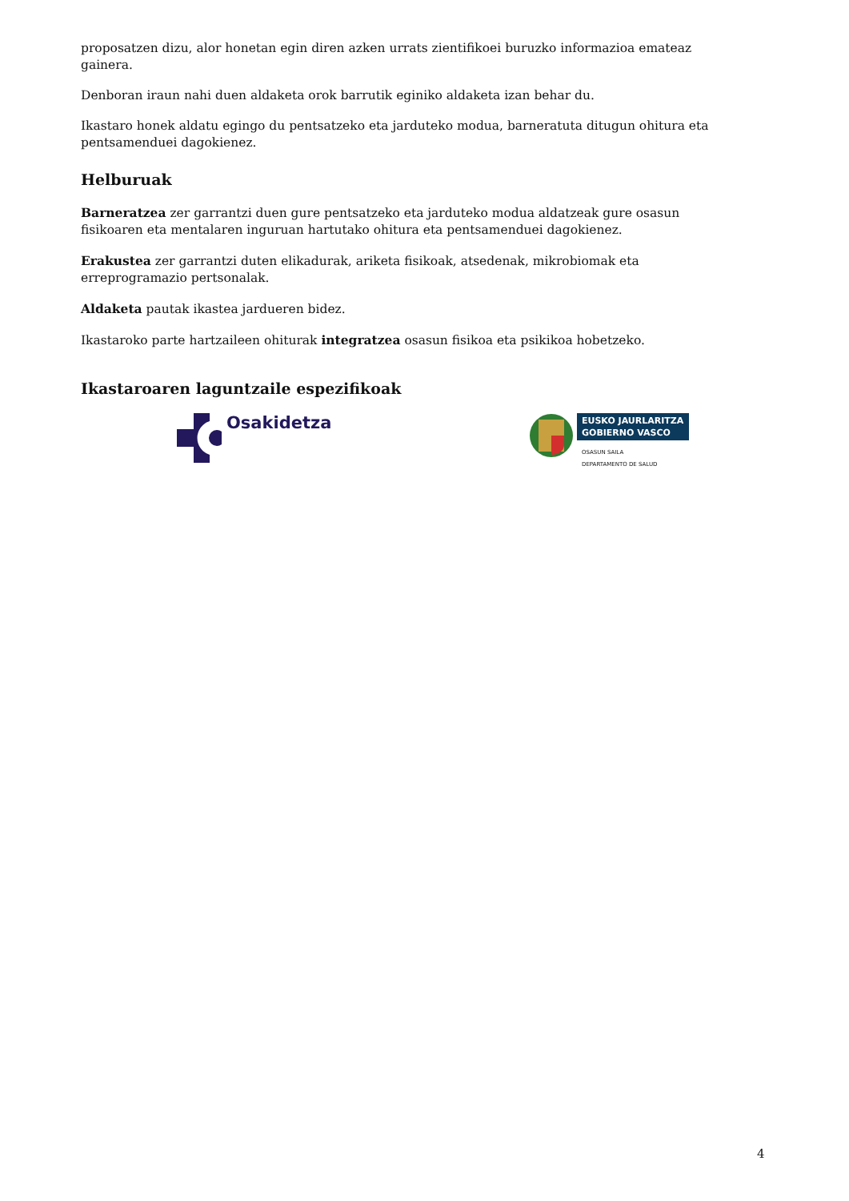proposatzen dizu, alor honetan egin diren azken urrats zientifikoei buruzko informazioa emateaz gainera.
Denboran iraun nahi duen aldaketa orok barrutik eginiko aldaketa izan behar du.
Ikastaro honek aldatu egingo du pentsatzeko eta jarduteko modua, barneratuta ditugun ohitura eta pentsamenduei dagokienez.
Helburuak
Barneratzea zer garrantzi duen gure pentsatzeko eta jarduteko modua aldatzeak gure osasun fisikoaren eta mentalaren inguruan hartutako ohitura eta pentsamenduei dagokienez.
Erakustea zer garrantzi duten elikadurak, ariketa fisikoak, atsedenak, mikrobiomak eta erreprogramazio pertsonalak.
Aldaketa pautak ikastea jardueren bidez.
Ikastaroko parte hartzaileen ohiturak integratzea osasun fisikoa eta psikikoa hobetzeko.
Ikastaroaren laguntzaile espezifikoak
Osakidetza
EUSKO JAURLARITZA
GOBIERNO VASCO
OSASUN SAILA
DEPARTAMENTO DE SALUD
4